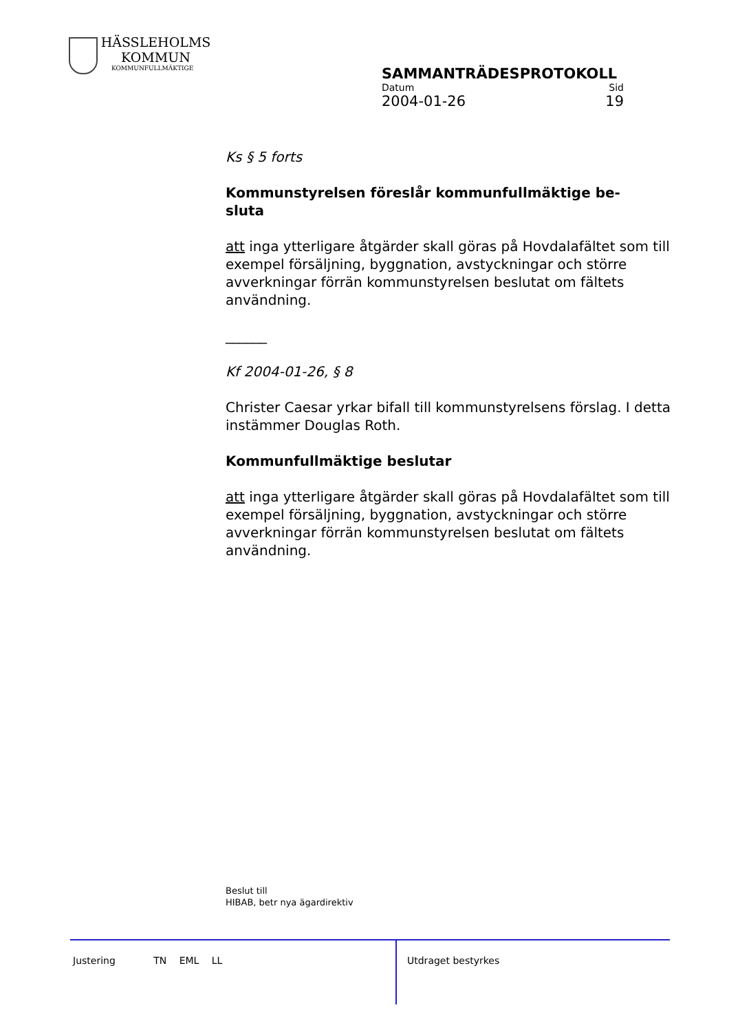HÄSSLEHOLMS
KOMMUN
KOMMUNFULLMÄKTIGE
SAMMANTRÄDESPROTOKOLL
Datum Sid
2004-01-26 19
Ks § 5 forts
Kommunstyrelsen föreslår kommunfullmäktige be-
sluta
att inga ytterligare åtgärder skall göras på Hovdalafältet som till exempel försäljning, byggnation, avstyckningar och större avverkningar förrän kommunstyrelsen beslutat om fältets användning.
______
Kf 2004-01-26, § 8
Christer Caesar yrkar bifall till kommunstyrelsens förslag. I detta instämmer Douglas Roth.
Kommunfullmäktige beslutar
att inga ytterligare åtgärder skall göras på Hovdalafältet som till exempel försäljning, byggnation, avstyckningar och större avverkningar förrän kommunstyrelsen beslutat om fältets användning.
Beslut till
HIBAB, betr nya ägardirektiv
Justering TN EML LL Utdraget bestyrkes